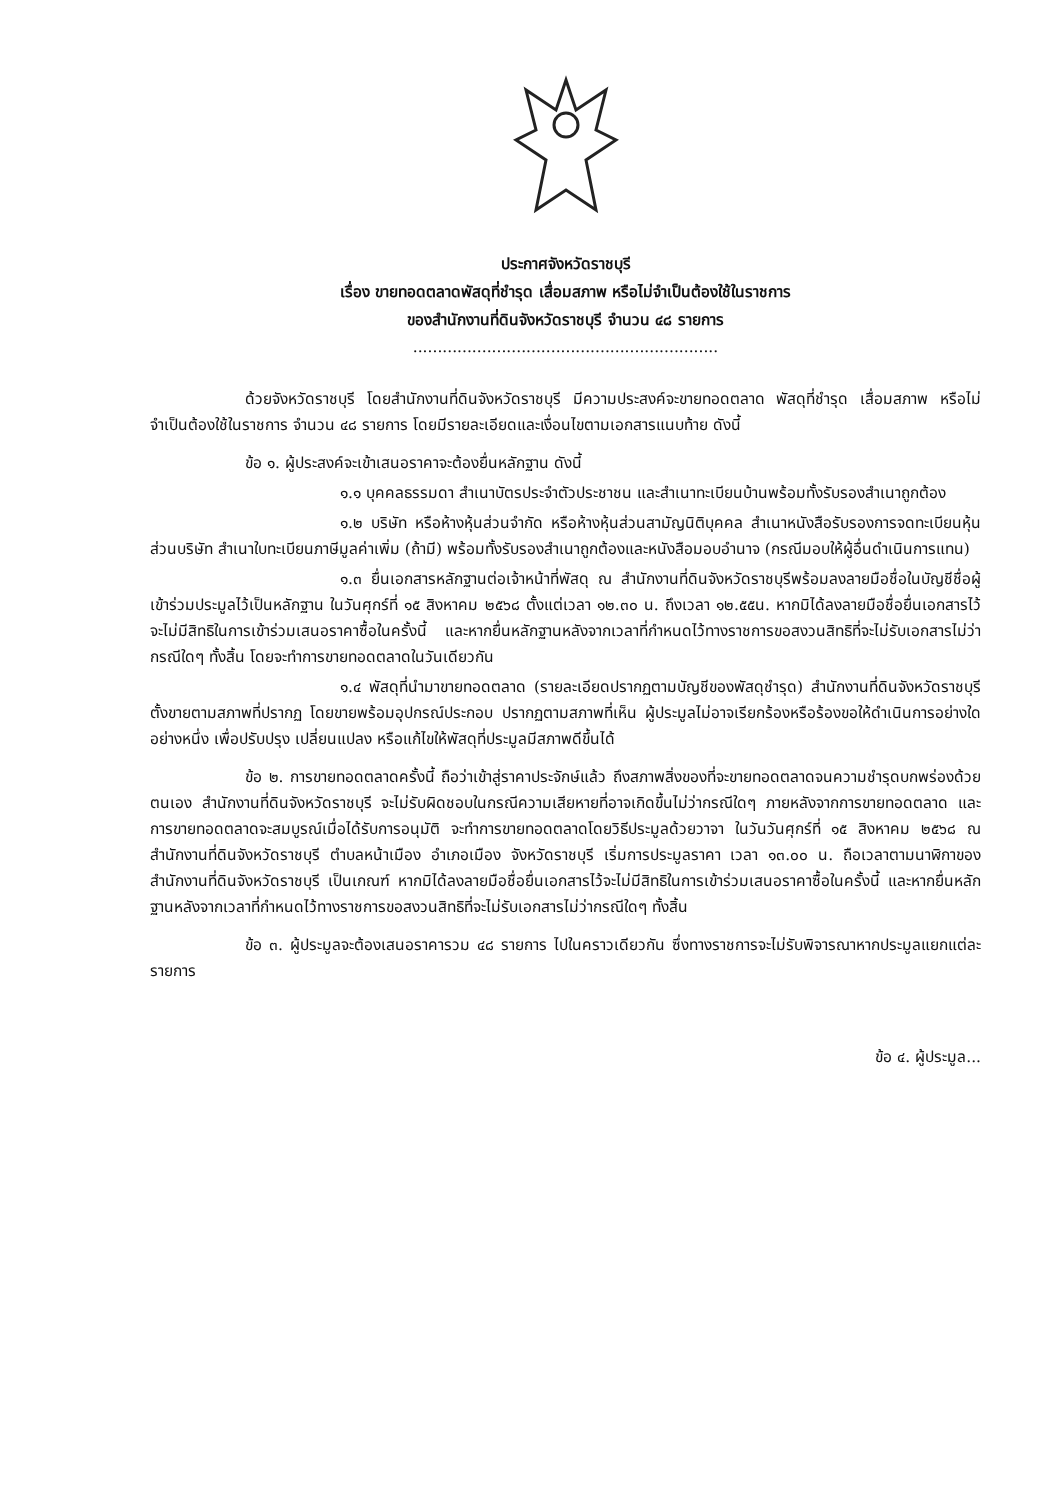ประกาศจังหวัดราชบุรี
เรื่อง ขายทอดตลาดพัสดุที่ชำรุด เสื่อมสภาพ หรือไม่จำเป็นต้องใช้ในราชการ
ของสำนักงานที่ดินจังหวัดราชบุรี จำนวน ๔๘ รายการ
..............................................................
ด้วยจังหวัดราชบุรี โดยสำนักงานที่ดินจังหวัดราชบุรี มีความประสงค์จะขายทอดตลาด พัสดุที่ชำรุด เสื่อมสภาพ หรือไม่จำเป็นต้องใช้ในราชการ จำนวน ๔๘ รายการ โดยมีรายละเอียดและเงื่อนไขตามเอกสารแนบท้าย ดังนี้
ข้อ ๑. ผู้ประสงค์จะเข้าเสนอราคาจะต้องยื่นหลักฐาน ดังนี้
๑.๑ บุคคลธรรมดา สำเนาบัตรประจำตัวประชาชน และสำเนาทะเบียนบ้านพร้อมทั้งรับรองสำเนาถูกต้อง
๑.๒ บริษัท หรือห้างหุ้นส่วนจำกัด หรือห้างหุ้นส่วนสามัญนิติบุคคล สำเนาหนังสือรับรองการจดทะเบียนหุ้นส่วนบริษัท สำเนาใบทะเบียนภาษีมูลค่าเพิ่ม (ถ้ามี) พร้อมทั้งรับรองสำเนาถูกต้องและหนังสือมอบอำนาจ (กรณีมอบให้ผู้อื่นดำเนินการแทน)
๑.๓ ยื่นเอกสารหลักฐานต่อเจ้าหน้าที่พัสดุ ณ สำนักงานที่ดินจังหวัดราชบุรีพร้อมลงลายมือชื่อในบัญชีชื่อผู้เข้าร่วมประมูลไว้เป็นหลักฐาน ในวันศุกร์ที่ ๑๕ สิงหาคม ๒๕๖๘ ตั้งแต่เวลา ๑๒.๓๐ น. ถึงเวลา ๑๒.๕๕น. หากมิได้ลงลายมือชื่อยื่นเอกสารไว้จะไม่มีสิทธิในการเข้าร่วมเสนอราคาซื้อในครั้งนี้ และหากยื่นหลักฐานหลังจากเวลาที่กำหนดไว้ทางราชการขอสงวนสิทธิที่จะไม่รับเอกสารไม่ว่ากรณีใดๆ ทั้งสิ้น โดยจะทำการขายทอดตลาดในวันเดียวกัน
๑.๔ พัสดุที่นำมาขายทอดตลาด (รายละเอียดปรากฏตามบัญชีของพัสดุชำรุด) สำนักงานที่ดินจังหวัดราชบุรี ตั้งขายตามสภาพที่ปรากฏ โดยขายพร้อมอุปกรณ์ประกอบ ปรากฏตามสภาพที่เห็น ผู้ประมูลไม่อาจเรียกร้องหรือร้องขอให้ดำเนินการอย่างใดอย่างหนึ่ง เพื่อปรับปรุง เปลี่ยนแปลง หรือแก้ไขให้พัสดุที่ประมูลมีสภาพดีขึ้นได้
ข้อ ๒. การขายทอดตลาดครั้งนี้ ถือว่าเข้าสู่ราคาประจักษ์แล้ว ถึงสภาพสิ่งของที่จะขายทอดตลาดจนความชำรุดบกพร่องด้วยตนเอง สำนักงานที่ดินจังหวัดราชบุรี จะไม่รับผิดชอบในกรณีความเสียหายที่อาจเกิดขึ้นไม่ว่ากรณีใดๆ ภายหลังจากการขายทอดตลาด และการขายทอดตลาดจะสมบูรณ์เมื่อได้รับการอนุมัติ จะทำการขายทอดตลาดโดยวิธีประมูลด้วยวาจา ในวันวันศุกร์ที่ ๑๕ สิงหาคม ๒๕๖๘ ณ สำนักงานที่ดินจังหวัดราชบุรี ตำบลหน้าเมือง อำเภอเมือง จังหวัดราชบุรี เริ่มการประมูลราคา เวลา ๑๓.๐๐ น. ถือเวลาตามนาฬิกาของสำนักงานที่ดินจังหวัดราชบุรี เป็นเกณฑ์ หากมิได้ลงลายมือชื่อยื่นเอกสารไว้จะไม่มีสิทธิในการเข้าร่วมเสนอราคาซื้อในครั้งนี้ และหากยื่นหลักฐานหลังจากเวลาที่กำหนดไว้ทางราชการขอสงวนสิทธิที่จะไม่รับเอกสารไม่ว่ากรณีใดๆ ทั้งสิ้น
ข้อ ๓. ผู้ประมูลจะต้องเสนอราคารวม ๔๘ รายการ ไปในคราวเดียวกัน ซึ่งทางราชการจะไม่รับพิจารณาหากประมูลแยกแต่ละรายการ
ข้อ ๔. ผู้ประมูล...